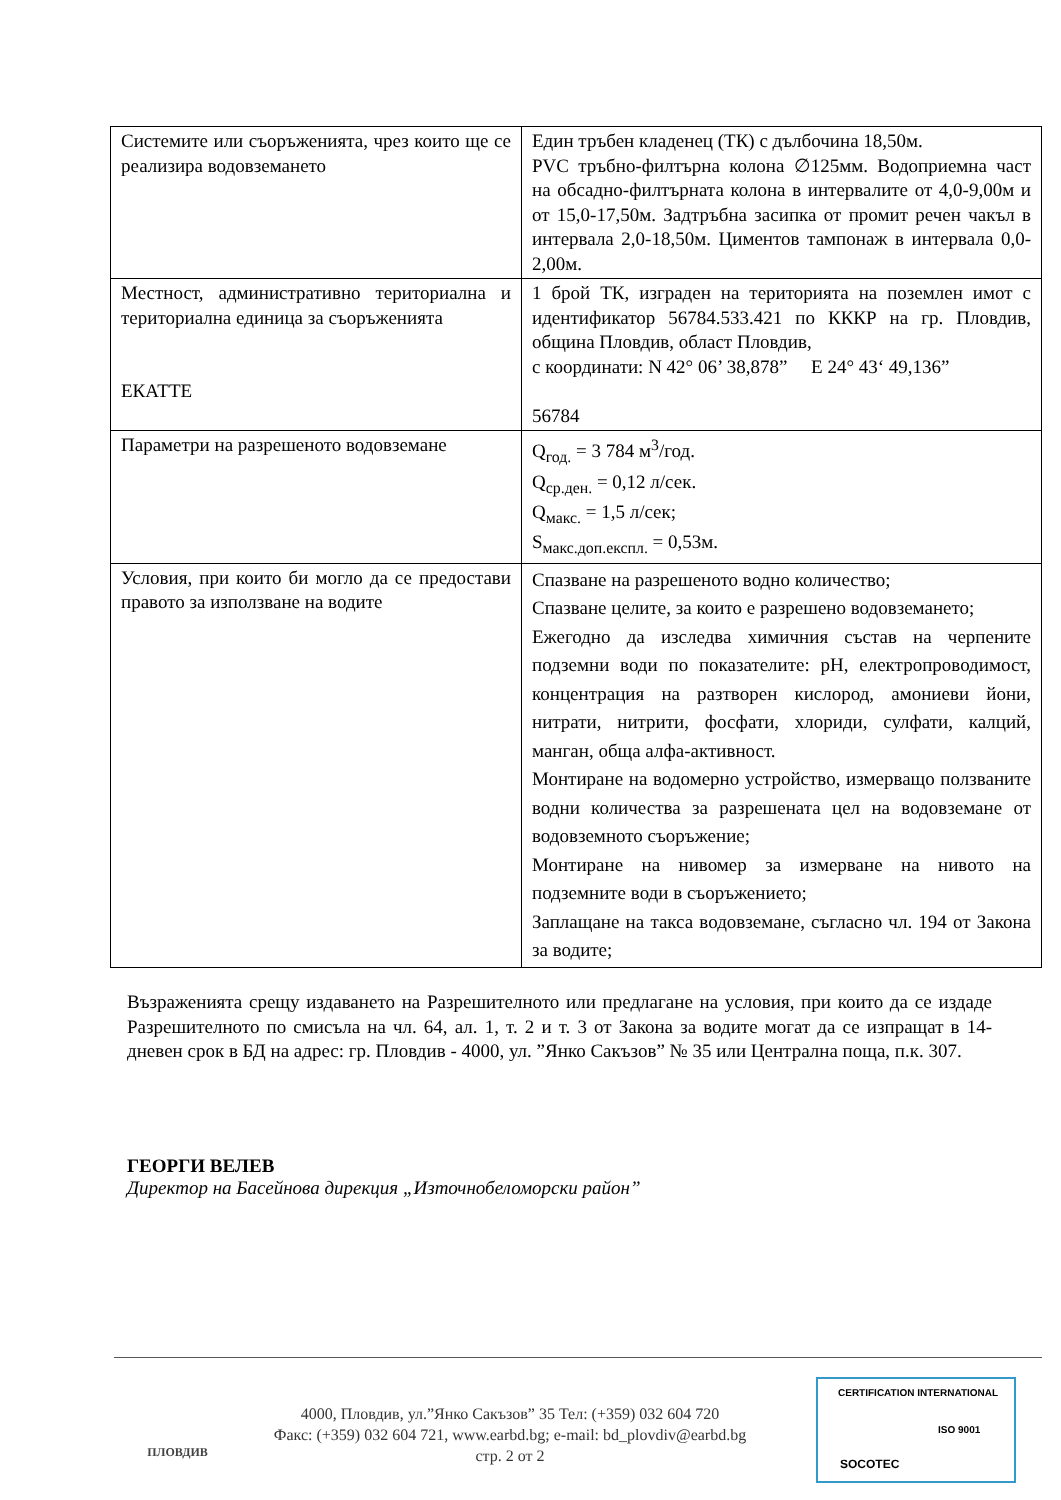| Системите или съоръженията, чрез които ще се реализира водовземането | Един тръбен кладенец (ТК) с дълбочина 18,50м. PVC тръбно-филтърна колона ∅125мм. Водоприемна част на обсадно-филтърната колона в интервалите от 4,0-9,00м и от 15,0-17,50м. Задтръбна засипка от промит речен чакъл в интервала 2,0-18,50м. Циментов тампонаж в интервала 0,0-2,00м. |
| Местност, административно териториална и териториална единица за съоръженията ЕКАТТЕ | 1 брой ТК, изграден на територията на поземлен имот с идентификатор 56784.533.421 по КККР на гр. Пловдив, община Пловдив, област Пловдив, с координати: N 42° 06’ 38,878” E 24° 43‘ 49,136” 56784 |
| Параметри на разрешеното водовземане | Q<sub>год.</sub> = 3 784 м<sup>3</sup>/год. Q<sub>ср.ден.</sub> = 0,12 л/сек. Q<sub>макс.</sub> = 1,5 л/сек; S<sub>макс.доп.експл.</sub> = 0,53м. |
| Условия, при които би могло да се предостави правото за използване на водите | Спазване на разрешеното водно количество; Спазване целите, за които е разрешено водовземането; Ежегодно да изследва химичния състав на черпените подземни води по показателите: pH, електропроводимост, концентрация на разтворен кислород, амониеви йони, нитрати, нитрити, фосфати, хлориди, сулфати, калций, манган, обща алфа-активност. Монтиране на водомерно устройство, измерващо ползваните водни количества за разрешената цел на водовземане от водовземното съоръжение; Монтиране на нивомер за измерване на нивото на подземните води в съоръжението; Заплащане на такса водовземане, съгласно чл. 194 от Закона за водите; |
Възраженията срещу издаването на Разрешителното или предлагане на условия, при които да се издаде Разрешителното по смисъла на чл. 64, ал. 1, т. 2 и т. 3 от Закона за водите могат да се изпращат в 14-дневен срок в БД на адрес: гр. Пловдив - 4000, ул. ”Янко Сакъзов” № 35 или Централна поща, п.к. 307.
ГЕОРГИ ВЕЛЕВ
Директор на Басейнова дирекция „Източнобеломорски район”
ПЛОВДИВ
4000, Пловдив, ул.”Янко Сакъзов” 35 Тел: (+359) 032 604 720
Факс: (+359) 032 604 721, www.earbd.bg; e-mail: bd_plovdiv@earbd.bg
стр. 2 от 2
CERTIFICATION INTERNATIONAL
SOCOTEC
ISO 9001